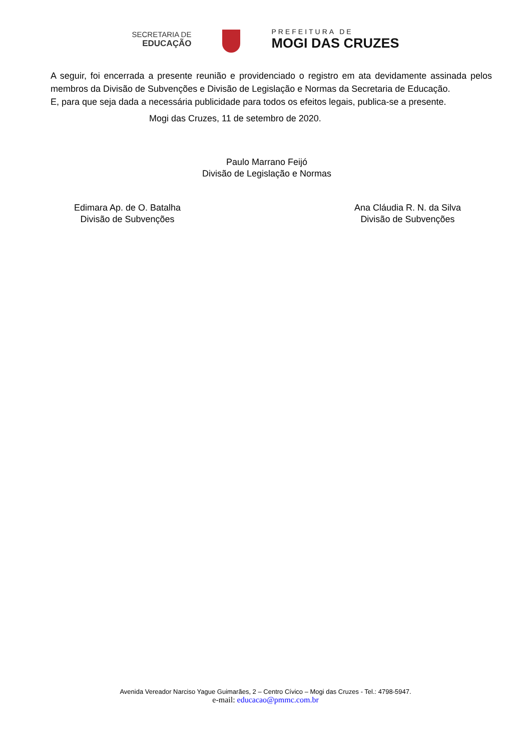SECRETARIA DE
EDUCAÇÃO
PREFEITURA DE
MOGI DAS CRUZES
A seguir, foi encerrada a presente reunião e providenciado o registro em ata devidamente assinada pelos membros da Divisão de Subvenções e Divisão de Legislação e Normas da Secretaria de Educação.
E, para que seja dada a necessária publicidade para todos os efeitos legais, publica-se a presente.
Mogi das Cruzes, 11 de setembro de 2020.
Paulo Marrano Feijó
Divisão de Legislação e Normas
Edimara Ap. de O. Batalha
Divisão de Subvenções
Ana Cláudia R. N. da Silva
Divisão de Subvenções
Avenida Vereador Narciso Yague Guimarães, 2 – Centro Cívico – Mogi das Cruzes - Tel.: 4798-5947.
e-mail: educacao@pmmc.com.br